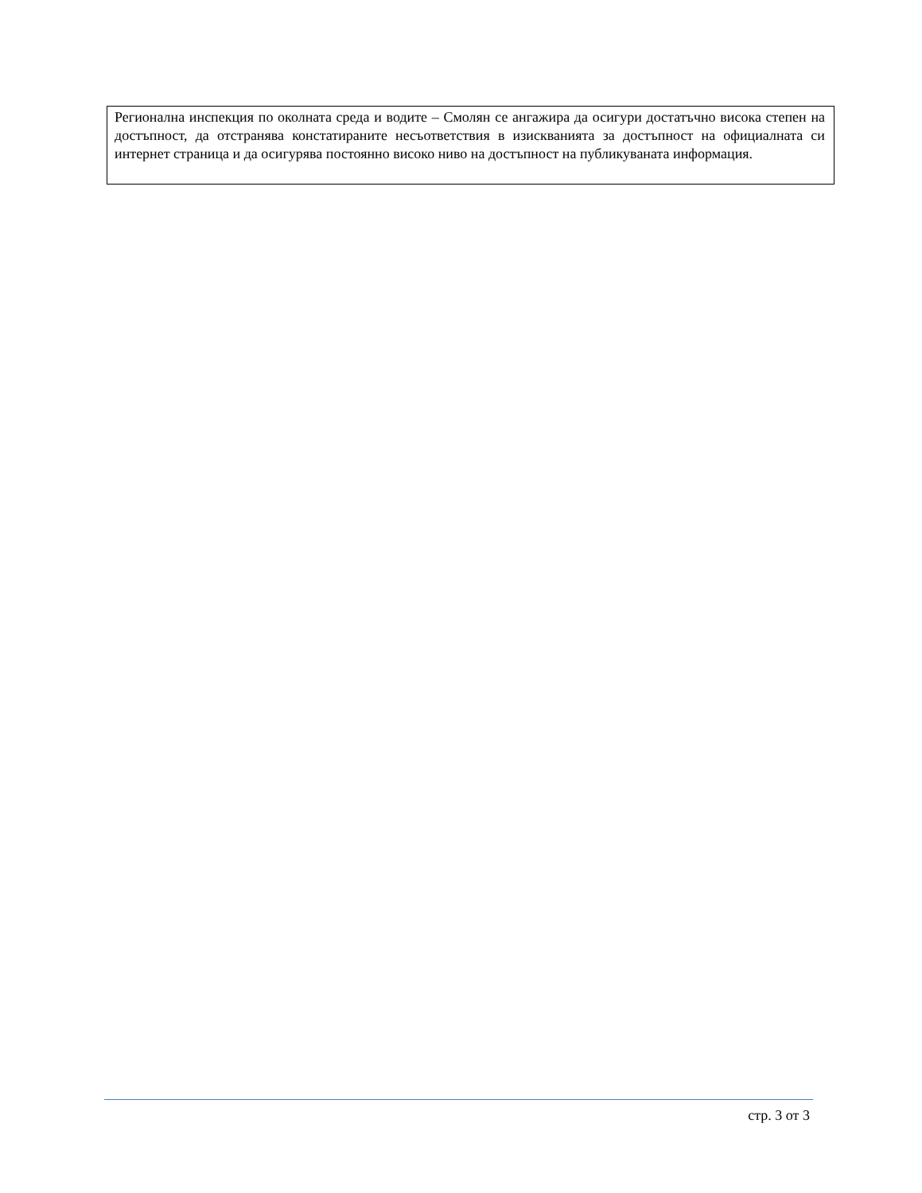Регионална инспекция по околната среда и водите – Смолян се ангажира да осигури достатъчно висока степен на достъпност, да отстранява констатираните несъответствия в изискванията за достъпност на официалната си интернет страница и да осигурява постоянно високо ниво на достъпност на публикуваната информация.
стр. 3 от 3